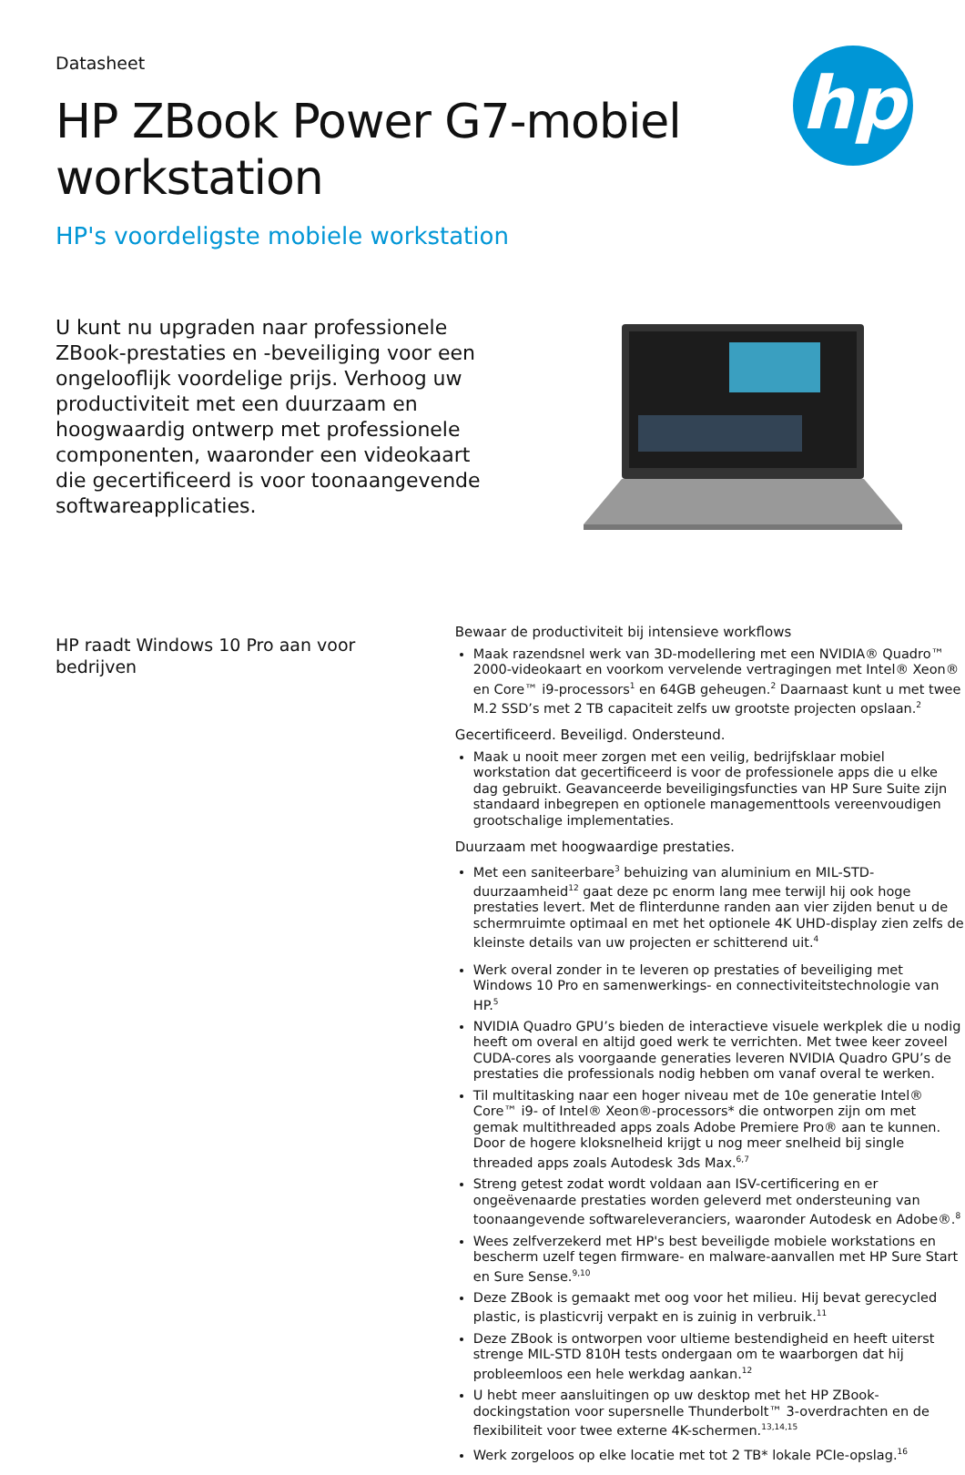hp
Datasheet
HP ZBook Power G7-mobiel
workstation
HP's voordeligste mobiele workstation
U kunt nu upgraden naar professionele ZBook-prestaties en -beveiliging voor een ongelooflijk voordelige prijs. Verhoog uw productiviteit met een duurzaam en hoogwaardig ontwerp met professionele componenten, waaronder een videokaart die gecertificeerd is voor toonaangevende softwareapplicaties.
HP raadt Windows 10 Pro aan voor bedrijven
Bewaar de productiviteit bij intensieve workflows
Maak razendsnel werk van 3D-modellering met een NVIDIA® Quadro™ 2000-videokaart en voorkom vervelende vertragingen met Intel® Xeon® en Core™ i9-processors<sup>1</sup> en 64GB geheugen.<sup>2</sup> Daarnaast kunt u met twee M.2 SSD’s met 2 TB capaciteit zelfs uw grootste projecten opslaan.<sup>2</sup>
Gecertificeerd. Beveiligd. Ondersteund.
Maak u nooit meer zorgen met een veilig, bedrijfsklaar mobiel workstation dat gecertificeerd is voor de professionele apps die u elke dag gebruikt. Geavanceerde beveiligingsfuncties van HP Sure Suite zijn standaard inbegrepen en optionele managementtools vereenvoudigen grootschalige implementaties.
Duurzaam met hoogwaardige prestaties.
Met een saniteerbare<sup>3</sup> behuizing van aluminium en MIL-STD-duurzaamheid<sup>12</sup> gaat deze pc enorm lang mee terwijl hij ook hoge prestaties levert. Met de flinterdunne randen aan vier zijden benut u de schermruimte optimaal en met het optionele 4K UHD-display zien zelfs de kleinste details van uw projecten er schitterend uit.<sup>4</sup>
Werk overal zonder in te leveren op prestaties of beveiliging met Windows 10 Pro en samenwerkings- en connectiviteitstechnologie van HP.<sup>5</sup>
NVIDIA Quadro GPU’s bieden de interactieve visuele werkplek die u nodig heeft om overal en altijd goed werk te verrichten. Met twee keer zoveel CUDA-cores als voorgaande generaties leveren NVIDIA Quadro GPU’s de prestaties die professionals nodig hebben om vanaf overal te werken.
Til multitasking naar een hoger niveau met de 10e generatie Intel® Core™ i9- of Intel® Xeon®-processors* die ontworpen zijn om met gemak multithreaded apps zoals Adobe Premiere Pro® aan te kunnen. Door de hogere kloksnelheid krijgt u nog meer snelheid bij single threaded apps zoals Autodesk 3ds Max.<sup>6,7</sup>
Streng getest zodat wordt voldaan aan ISV-certificering en er ongeëvenaarde prestaties worden geleverd met ondersteuning van toonaangevende softwareleveranciers, waaronder Autodesk en Adobe®.<sup>8</sup>
Wees zelfverzekerd met HP's best beveiligde mobiele workstations en bescherm uzelf tegen firmware- en malware-aanvallen met HP Sure Start en Sure Sense.<sup>9,10</sup>
Deze ZBook is gemaakt met oog voor het milieu. Hij bevat gerecycled plastic, is plasticvrij verpakt en is zuinig in verbruik.<sup>11</sup>
Deze ZBook is ontworpen voor ultieme bestendigheid en heeft uiterst strenge MIL-STD 810H tests ondergaan om te waarborgen dat hij probleemloos een hele werkdag aankan.<sup>12</sup>
U hebt meer aansluitingen op uw desktop met het HP ZBook-dockingstation voor supersnelle Thunderbolt™ 3-overdrachten en de flexibiliteit voor twee externe 4K-schermen.<sup>13,14,15</sup>
Werk zorgeloos op elke locatie met tot 2 TB* lokale PCIe-opslag.<sup>16</sup>